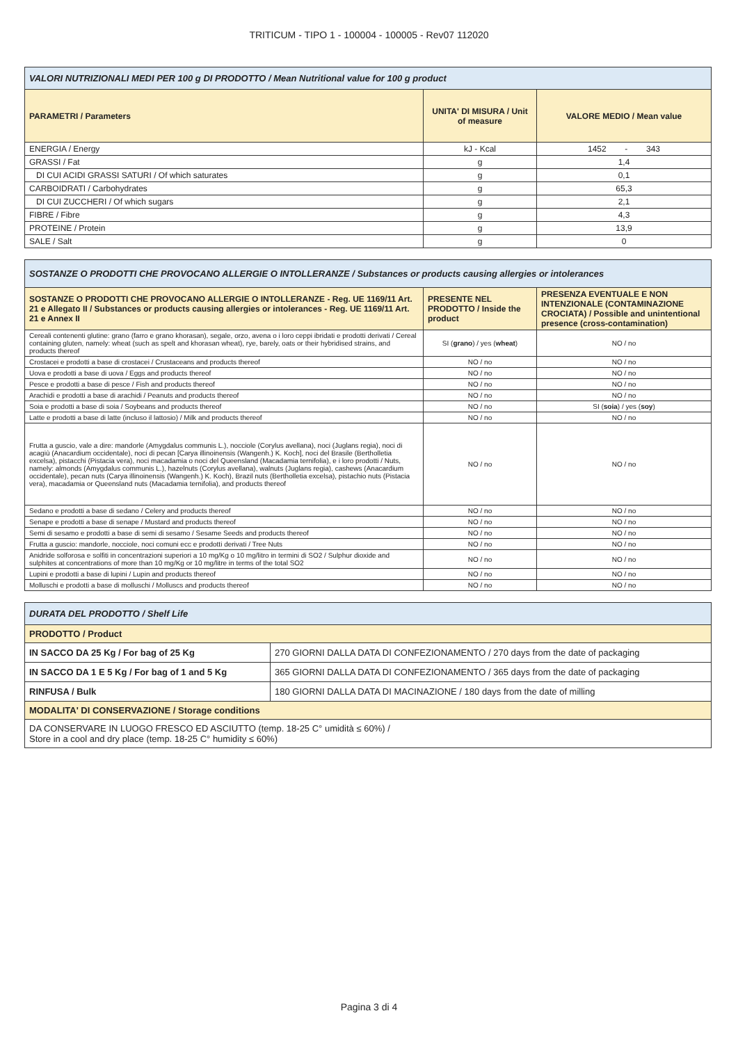TRITICUM - TIPO 1 - 100004 - 100005 - Rev07 112020
| VALORI NUTRIZIONALI MEDI PER 100 g DI PRODOTTO / Mean Nutritional value for 100 g product | | |
| --- | --- | --- |
| PARAMETRI / Parameters | UNITA' DI MISURA / Unit of measure | VALORE MEDIO / Mean value |
| ENERGIA / Energy | kJ - Kcal | 1452 - 343 |
| GRASSI / Fat | g | 1,4 |
| DI CUI ACIDI GRASSI SATURI / Of which saturates | g | 0,1 |
| CARBOIDRATI / Carbohydrates | g | 65,3 |
| DI CUI ZUCCHERI / Of which sugars | g | 2,1 |
| FIBRE / Fibre | g | 4,3 |
| PROTEINE / Protein | g | 13,9 |
| SALE / Salt | g | 0 |
| SOSTANZE O PRODOTTI CHE PROVOCANO ALLERGIE O INTOLLERANZE / Substances or products causing allergies or intolerances | | |
| --- | --- | --- |
| SOSTANZE O PRODOTTI CHE PROVOCANO ALLERGIE O INTOLLERANZE - Reg. UE 1169/11 Art. 21 e Allegato II / Substances or products causing allergies or intolerances - Reg. UE 1169/11 Art. 21 e Annex II | PRESENTE NEL PRODOTTO / Inside the product | PRESENZA EVENTUALE E NON INTENZIONALE (CONTAMINAZIONE CROCIATA) / Possible and unintentional presence (cross-contamination) |
| Cereali contenenti glutine: grano (farro e grano khorasan), segale, orzo, avena o i loro ceppi ibridati e prodotti derivati / Cereal containing gluten, namely: wheat (such as spelt and khorasan wheat), rye, barely, oats or their hybridised strains, and products thereof | SI ( grano ) / yes ( wheat ) | NO / no |
| Crostacei e prodotti a base di crostacei / Crustaceans and products thereof | NO / no | NO / no |
| Uova e prodotti a base di uova / Eggs and products thereof | NO / no | NO / no |
| Pesce e prodotti a base di pesce / Fish and products thereof | NO / no | NO / no |
| Arachidi e prodotti a base di arachidi / Peanuts and products thereof | NO / no | NO / no |
| Soia e prodotti a base di soia / Soybeans and products thereof | NO / no | SI ( soia ) / yes ( soy ) |
| Latte e prodotti a base di latte (incluso il lattosio) / Milk and products thereof | NO / no | NO / no |
| Frutta a guscio, vale a dire: mandorle (Amygdalus communis L.), nocciole (Corylus avellana), noci (Juglans regia), noci di acagiù (Anacardium occidentale), noci di pecan [Carya illinoinensis (Wangenh.) K. Koch], noci del Brasile (Bertholletia excelsa), pistacchi (Pistacia vera), noci macadamia o noci del Queensland (Macadamia ternifolia), e i loro prodotti / Nuts, namely: almonds (Amygdalus communis L.), hazelnuts (Corylus avellana), walnuts (Juglans regia), cashews (Anacardium occidentale), pecan nuts (Carya illinoinensis (Wangenh.) K. Koch), Brazil nuts (Bertholletia excelsa), pistachio nuts (Pistacia vera), macadamia or Queensland nuts (Macadamia ternifolia), and products thereof | NO / no | NO / no |
| Sedano e prodotti a base di sedano / Celery and products thereof | NO / no | NO / no |
| Senape e prodotti a base di senape / Mustard and products thereof | NO / no | NO / no |
| Semi di sesamo e prodotti a base di semi di sesamo / Sesame Seeds and products thereof | NO / no | NO / no |
| Frutta a guscio: mandorle, nocciole, noci comuni ecc e prodotti derivati / Tree Nuts | NO / no | NO / no |
| Anidride solforosa e solfiti in concentrazioni superiori a 10 mg/Kg o 10 mg/litro in termini di SO2 / Sulphur dioxide and sulphites at concentrations of more than 10 mg/Kg or 10 mg/litre in terms of the total SO2 | NO / no | NO / no |
| Lupini e prodotti a base di lupini / Lupin and products thereof | NO / no | NO / no |
| Molluschi e prodotti a base di molluschi / Molluscs and products thereof | NO / no | NO / no |
| DURATA DEL PRODOTTO / Shelf Life | |
| --- | --- |
| PRODOTTO / Product | |
| IN SACCO DA 25 Kg / For bag of 25 Kg | 270 GIORNI DALLA DATA DI CONFEZIONAMENTO / 270 days from the date of packaging |
| IN SACCO DA 1 E 5 Kg / For bag of 1 and 5 Kg | 365 GIORNI DALLA DATA DI CONFEZIONAMENTO / 365 days from the date of packaging |
| RINFUSA / Bulk | 180 GIORNI DALLA DATA DI MACINAZIONE / 180 days from the date of milling |
| MODALITA' DI CONSERVAZIONE / Storage conditions | |
| DA CONSERVARE IN LUOGO FRESCO ED ASCIUTTO (temp. 18-25 C° umidità ≤ 60%) / Store in a cool and dry place (temp. 18-25 C° humidity ≤ 60%) | |
Pagina 3 di 4